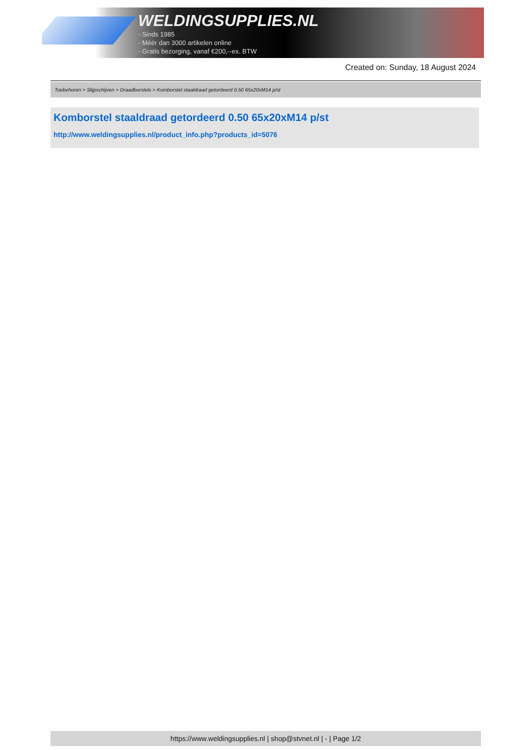WELDINGSUPPLIES.NL
- Sinds 1985
- Méér dan 3000 artikelen online
- Gratis bezorging, vanaf €200,--ex. BTW
Created on: Sunday, 18 August 2024
Toebehoren > Slijpschijven > Draadborstels > Komborstel staaldraad getordeerd 0.50 65x20xM14 p/st
Komborstel staaldraad getordeerd 0.50 65x20xM14 p/st
http://www.weldingsupplies.nl/product_info.php?products_id=5076
https://www.weldingsupplies.nl | shop@stvnet.nl | - | Page 1/2